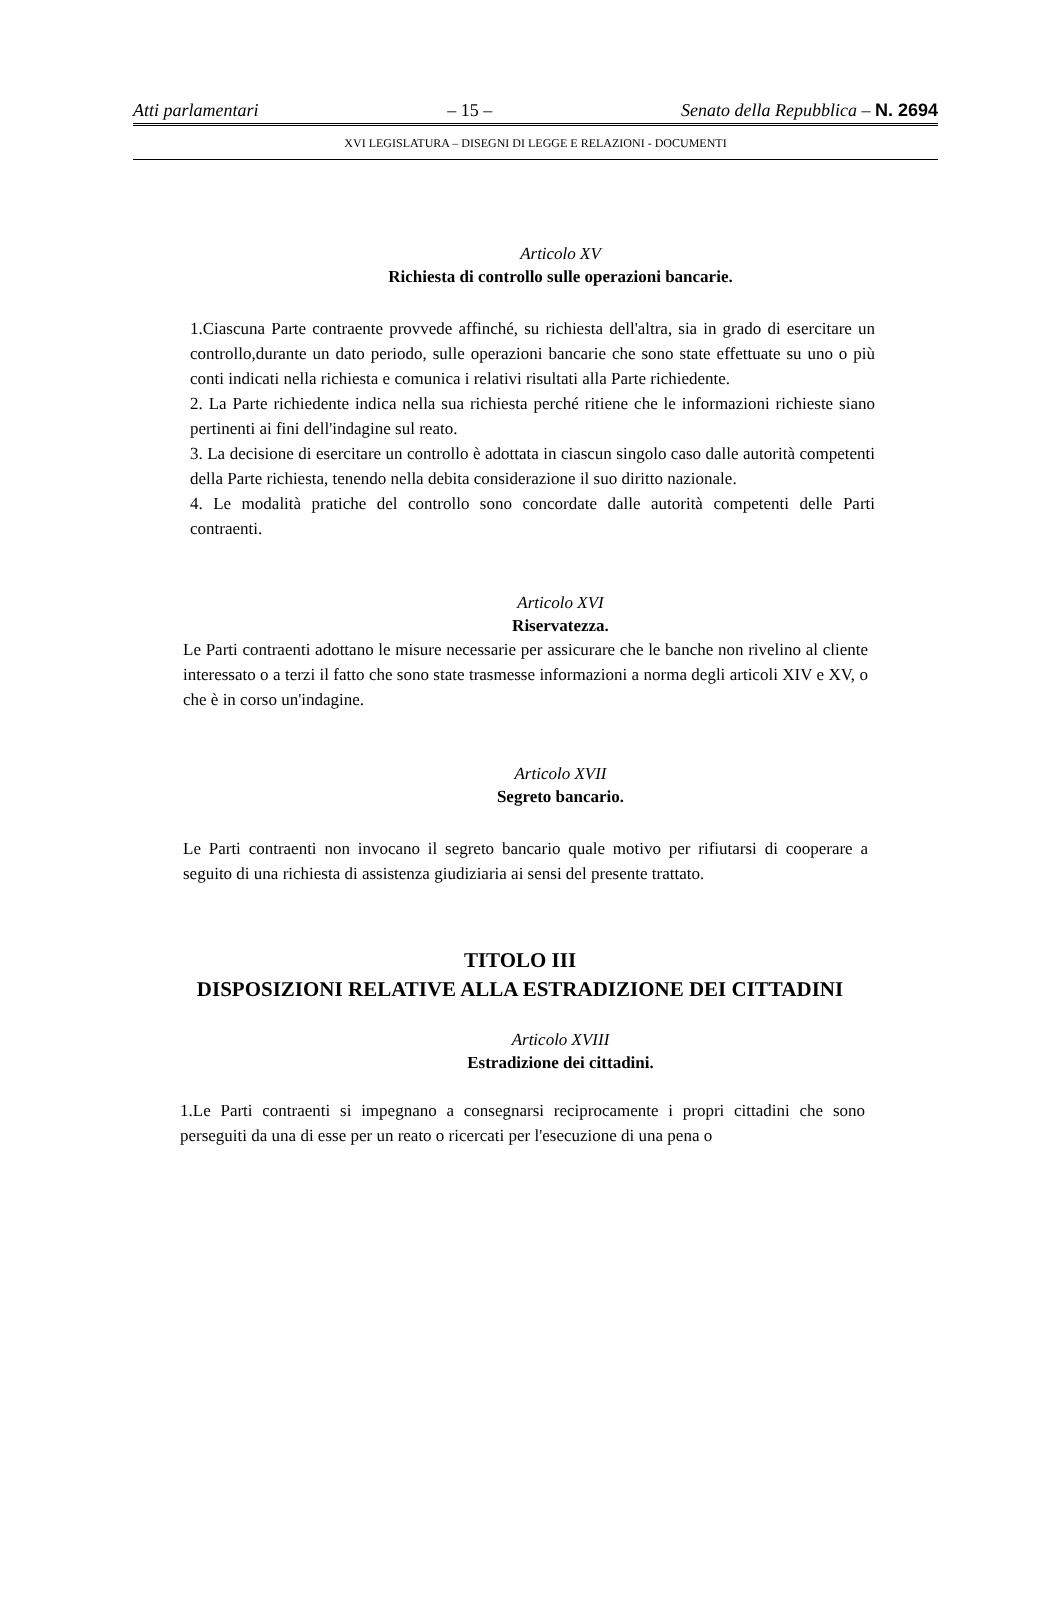Atti parlamentari – 15 – Senato della Repubblica – N. 2694
XVI LEGISLATURA – DISEGNI DI LEGGE E RELAZIONI - DOCUMENTI
Articolo XV
Richiesta di controllo sulle operazioni bancarie.
1.Ciascuna Parte contraente provvede affinché, su richiesta dell'altra, sia in grado di esercitare un controllo,durante un dato periodo, sulle operazioni bancarie che sono state effettuate su uno o più conti indicati nella richiesta e comunica i relativi risultati alla Parte richiedente.
2. La Parte richiedente indica nella sua richiesta perché ritiene che le informazioni richieste siano pertinenti ai fini dell'indagine sul reato.
3. La decisione di esercitare un controllo è adottata in ciascun singolo caso dalle autorità competenti della Parte richiesta, tenendo nella debita considerazione il suo diritto nazionale.
4. Le modalità pratiche del controllo sono concordate dalle autorità competenti delle Parti contraenti.
Articolo XVI
Riservatezza.
Le Parti contraenti adottano le misure necessarie per assicurare che le banche non rivelino al cliente interessato o a terzi il fatto che sono state trasmesse informazioni a norma degli articoli XIV e XV, o che è in corso un'indagine.
Articolo XVII
Segreto bancario.
Le Parti contraenti non invocano il segreto bancario quale motivo per rifiutarsi di cooperare a seguito di una richiesta di assistenza giudiziaria ai sensi del presente trattato.
TITOLO III
DISPOSIZIONI RELATIVE ALLA ESTRADIZIONE DEI CITTADINI
Articolo XVIII
Estradizione dei cittadini.
1.Le Parti contraenti si impegnano a consegnarsi reciprocamente i propri cittadini che sono perseguiti da una di esse per un reato o ricercati per l'esecuzione di una pena o